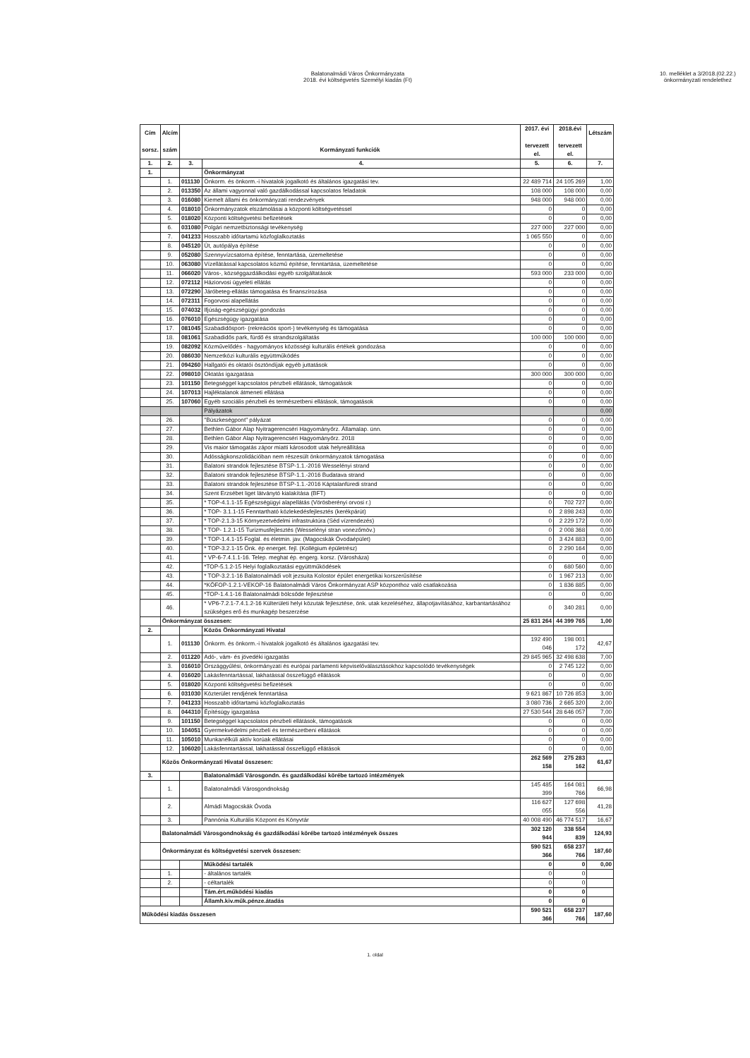Balatonalmádi Város Önkormányzata
2018. évi költségvetés Személyi kiadás (Ft)
10. melléklet a 3/2018.(02.22.)
önkormányzati rendelethez
| Cím sorsz. | Alcím szám | Kormányzati funkciók | | 2017. évi tervezett el. | 2018.évi tervezett el. | Létszám |
| --- | --- | --- | --- | --- | --- | --- |
| 1. | 2. | 3. | 4. | 5. | 6. | 7. |
| 1. | | | Önkormányzat | | | |
| | 1. | 011130 | Önkorm. és önkorm.-i hivatalok jogalkotó és általános igazgatási tev. | 22 489 714 | 24 105 269 | 1,00 |
| | 2. | 013350 | Az állami vagyonnal való gazdálkodással kapcsolatos feladatok | 108 000 | 108 000 | 0,00 |
| | 3. | 016080 | Kiemelt állami és önkormányzati rendezvények | 948 000 | 948 000 | 0,00 |
| | 4. | 018010 | Önkormányzatok elszámolásai a központi költségvetéssel | 0 | 0 | 0,00 |
| | 5. | 018020 | Központi költségvetési befizetések | 0 | 0 | 0,00 |
| | 6. | 031080 | Polgári nemzetbiztonsági tevékenység | 227 000 | 227 000 | 0,00 |
| | 7. | 041233 | Hosszabb időtartamú közfoglalkoztatás | 1 065 550 | 0 | 0,00 |
| | 8. | 045120 | Út, autópálya építése | 0 | 0 | 0,00 |
| | 9. | 052080 | Szennyvízcsatorna építése, fenntartása, üzemeltetése | 0 | 0 | 0,00 |
| | 10. | 063080 | Vízellátással kapcsolatos közmű építése, fenntartása, üzemeltetése | 0 | 0 | 0,00 |
| | 11. | 066020 | Város-, községgazdálkodási egyéb szolgáltatások | 593 000 | 233 000 | 0,00 |
| | 12. | 072112 | Háziorvosi ügyeleti ellátás | 0 | 0 | 0,00 |
| | 13. | 072290 | Járóbeteg-ellátás támogatása és finanszírozása | 0 | 0 | 0,00 |
| | 14. | 072311 | Fogorvosi alapellátás | 0 | 0 | 0,00 |
| | 15. | 074032 | Ifjúság-egészségügyi gondozás | 0 | 0 | 0,00 |
| | 16. | 076010 | Egészségügy igazgatása | 0 | 0 | 0,00 |
| | 17. | 081045 | Szabadidősport- (rekreációs sport-) tevékenység és támogatása | 0 | 0 | 0,00 |
| | 18. | 081061 | Szabadidős park, fürdő és strandszolgáltatás | 100 000 | 100 000 | 0,00 |
| | 19. | 082092 | Közművelődés - hagyományos közösségi kulturális értékek gondozása | 0 | 0 | 0,00 |
| | 20. | 086030 | Nemzetközi kulturális együttműködés | 0 | 0 | 0,00 |
| | 21. | 094260 | Hallgatói és oktatói ösztöndíjak egyéb juttatások | 0 | 0 | 0,00 |
| | 22. | 098010 | Oktatás igazgatása | 300 000 | 300 000 | 0,00 |
| | 23. | 101150 | Betegséggel kapcsolatos pénzbeli ellátások, támogatások | 0 | 0 | 0,00 |
| | 24. | 107013 | Hajléktalanok átmeneti ellátása | 0 | 0 | 0,00 |
| | 25. | 107060 | Egyéb szociális pénzbeli és természetbeni ellátások, támogatások | 0 | 0 | 0,00 |
| | | | Pályázatok | | | 0,00 |
| | 26. | | "Büszkeségpont" pályázat | 0 | 0 | 0,00 |
| | 27. | | Bethlen Gábor Alap Nyitragerencséri Hagyományőrz. Államalap. ünn. | 0 | 0 | 0,00 |
| | 28. | | Bethlen Gábor Alap Nyitragerencséri Hagyományőrz. 2018 | 0 | 0 | 0,00 |
| | 29. | | Vis maior támogatás zápor miatti károsodott utak helyreállítása | 0 | 0 | 0,00 |
| | 30. | | Adósságkonszolidációban nem részesült önkormányzatok támogatása | 0 | 0 | 0,00 |
| | 31. | | Balatoni strandok fejlesztése BTSP-1.1.-2016 Wesselényi strand | 0 | 0 | 0,00 |
| | 32. | | Balatoni strandok fejlesztése BTSP-1.1.-2016 Budatava strand | 0 | 0 | 0,00 |
| | 33. | | Balatoni strandok fejlesztése BTSP-1.1.-2016 Káptalanfüredi strand | 0 | 0 | 0,00 |
| | 34. | | Szent Erzsébet liget látványtó kialakítása (BFT) | 0 | 0 | 0,00 |
| | 35. | | * TOP-4.1.1-15 Egészségügyi alapellátás (Vörösberényi orvosi r.) | 0 | 702 727 | 0,00 |
| | 36. | | * TOP- 3.1.1-15 Fenntartható közlekedésfejlesztés (kerékpárút) | 0 | 2 898 243 | 0,00 |
| | 37. | | * TOP-2.1.3-15 Környezetvédelmi infrastruktúra (Séd vízrendezés) | 0 | 2 229 172 | 0,00 |
| | 38. | | * TOP- 1.2.1-15 Turizmusfejlesztés (Wesselényi stran vonezőmöv.) | 0 | 2 008 368 | 0,00 |
| | 39. | | * TOP-1.4.1-15 Foglal. és életmin. jav. (Magocskák Óvodaépület) | 0 | 3 424 883 | 0,00 |
| | 40. | | * TOP-3.2.1-15 Önk. ép energet. fejl. (Kollégium épületrész) | 0 | 2 290 164 | 0,00 |
| | 41. | | * VP-6-7.4.1.1-16. Telep. meghat ép. engerg. korsz. (Városháza) | 0 | 0 | 0,00 |
| | 42. | | *TOP-5.1.2-15 Helyi foglalkoztatási együttműködések | 0 | 680 560 | 0,00 |
| | 43. | | * TOP-3.2.1-16 Balatonalmádi volt jezsuita Kolostor épület energetikai korszerűsítése | 0 | 1 967 213 | 0,00 |
| | 44. | | *KÖFOP-1.2.1-VEKOP-16 Balatonalmádi Város Önkormányzat ASP központhoz való csatlakozása | 0 | 1 836 885 | 0,00 |
| | 45. | | *TOP-1.4.1-16 Balatonalmádi bölcsőde fejlesztése | 0 | 0 | 0,00 |
| | 46. | | * VP6-7.2.1-7.4.1.2-16 Külterületi helyi közutak fejlesztése, önk. utak kezeléséhez, állapotjavításához, karbantartásához szükséges erő és munkagép beszerzése | 0 | 340 281 | 0,00 |
| | Önkormányzat összesen: | | | 25 831 264 | 44 399 765 | 1,00 |
| 2. | | | Közös Önkormányzati Hivatal | | | |
| | 1. | 011130 | Önkorm. és önkorm.-i hivatalok jogalkotó és általános igazgatási tev. | 192 490 046 | 198 001 172 | 42,67 |
| | 2. | 011220 | Adó-, vám- és jövedéki igazgatás | 29 845 965 | 32 498 638 | 7,00 |
| | 3. | 016010 | Országgyűlési, önkormányzati és európai parlamenti képviselőválasztásokhoz kapcsolódó tevékenységek | 0 | 2 745 122 | 0,00 |
| | 4. | 016020 | Lakásfenntartással, lakhatással összefüggő ellátások | 0 | 0 | 0,00 |
| | 5. | 018020 | Központi költségvetési befizetések | 0 | 0 | 0,00 |
| | 6. | 031030 | Közterület rendjének fenntartása | 9 621 867 | 10 726 853 | 3,00 |
| | 7. | 041233 | Hosszabb időtartamú közfoglalkoztatás | 3 080 736 | 2 665 320 | 2,00 |
| | 8. | 044310 | Építésügy igazgatása | 27 530 544 | 28 646 057 | 7,00 |
| | 9. | 101150 | Betegséggel kapcsolatos pénzbeli ellátások, támogatások | 0 | 0 | 0,00 |
| | 10. | 104051 | Gyermekvédelmi pénzbeli és természetbeni ellátások | 0 | 0 | 0,00 |
| | 11. | 105010 | Munkanélküli aktív korúak ellátásai | 0 | 0 | 0,00 |
| | 12. | 106020 | Lakásfenntartással, lakhatással összefüggő ellátások | 0 | 0 | 0,00 |
| | Közös Önkormányzati Hivatal összesen: | | | 262 569 158 | 275 283 162 | 61,67 |
| 3. | | | Balatonalmádi Városgondn. és gazdálkodási körébe tartozó intézmények | | | |
| | 1. | | Balatonalmádi Városgondnokság | 145 485 399 | 164 081 766 | 66,98 |
| | 2. | | Almádi Magocskák Óvoda | 116 627 055 | 127 698 556 | 41,28 |
| | 3. | | Pannónia Kulturális Központ és Könyvtár | 40 008 490 | 46 774 517 | 16,67 |
| | Balatonalmádi Városgondnokság és gazdálkodási körébe tartozó intézmények összes | | | 302 120 944 | 338 554 839 | 124,93 |
| | Önkormányzat és költségvetési szervek összesen: | | | 590 521 366 | 658 237 766 | 187,60 |
| | | | Működési tartalék | 0 | 0 | 0,00 |
| | 1. | | - általános tartalék | 0 | 0 | |
| | 2. | | - céltartalék | 0 | 0 | |
| | | | Tám.ért.működési kiadás | 0 | 0 | |
| | | | Államh.kiv.műk.pénze.átadás | 0 | 0 | |
| Működési kiadás összesen | | | | 590 521 366 | 658 237 766 | 187,60 |
1. oldal